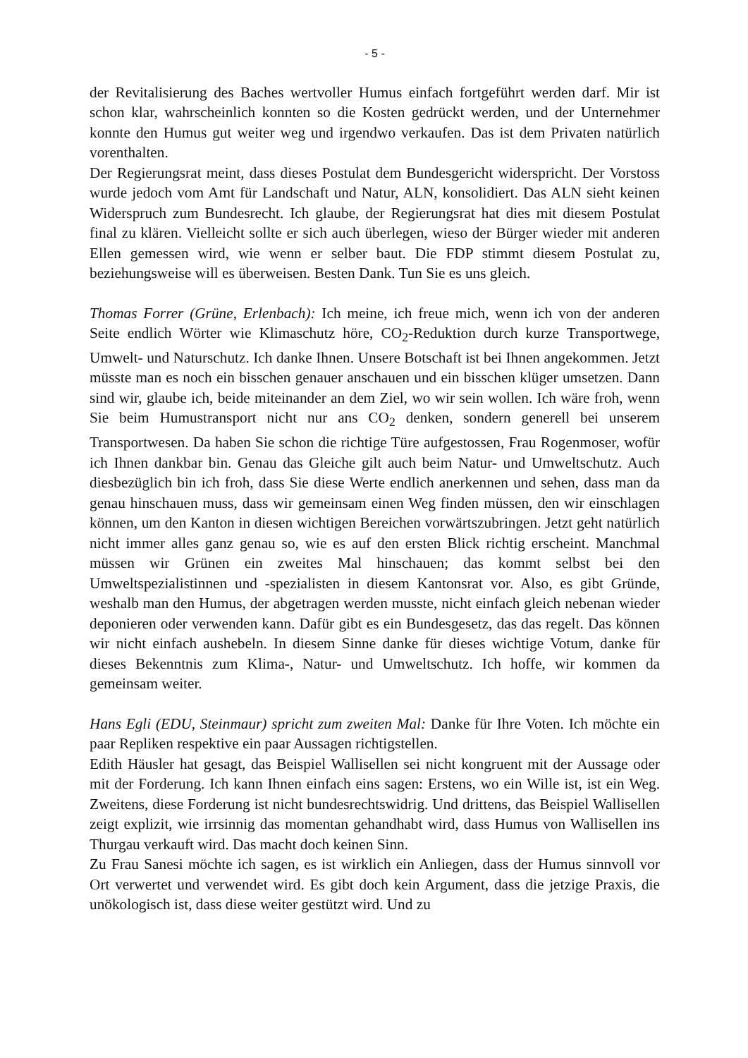- 5 -
der Revitalisierung des Baches wertvoller Humus einfach fortgeführt werden darf. Mir ist schon klar, wahrscheinlich konnten so die Kosten gedrückt werden, und der Unternehmer konnte den Humus gut weiter weg und irgendwo verkaufen. Das ist dem Privaten natürlich vorenthalten.
Der Regierungsrat meint, dass dieses Postulat dem Bundesgericht widerspricht. Der Vorstoss wurde jedoch vom Amt für Landschaft und Natur, ALN, konsolidiert. Das ALN sieht keinen Widerspruch zum Bundesrecht. Ich glaube, der Regierungsrat hat dies mit diesem Postulat final zu klären. Vielleicht sollte er sich auch überlegen, wieso der Bürger wieder mit anderen Ellen gemessen wird, wie wenn er selber baut. Die FDP stimmt diesem Postulat zu, beziehungsweise will es überweisen. Besten Dank. Tun Sie es uns gleich.
Thomas Forrer (Grüne, Erlenbach): Ich meine, ich freue mich, wenn ich von der anderen Seite endlich Wörter wie Klimaschutz höre, CO<sub>2</sub>-Reduktion durch kurze Transportwege, Umwelt- und Naturschutz. Ich danke Ihnen. Unsere Botschaft ist bei Ihnen angekommen. Jetzt müsste man es noch ein bisschen genauer anschauen und ein bisschen klüger umsetzen. Dann sind wir, glaube ich, beide miteinander an dem Ziel, wo wir sein wollen. Ich wäre froh, wenn Sie beim Humustransport nicht nur ans CO<sub>2</sub> denken, sondern generell bei unserem Transportwesen. Da haben Sie schon die richtige Türe aufgestossen, Frau Rogenmoser, wofür ich Ihnen dankbar bin. Genau das Gleiche gilt auch beim Natur- und Umweltschutz. Auch diesbezüglich bin ich froh, dass Sie diese Werte endlich anerkennen und sehen, dass man da genau hinschauen muss, dass wir gemeinsam einen Weg finden müssen, den wir einschlagen können, um den Kanton in diesen wichtigen Bereichen vorwärtszubringen. Jetzt geht natürlich nicht immer alles ganz genau so, wie es auf den ersten Blick richtig erscheint. Manchmal müssen wir Grünen ein zweites Mal hinschauen; das kommt selbst bei den Umweltspezialistinnen und -spezialisten in diesem Kantonsrat vor. Also, es gibt Gründe, weshalb man den Humus, der abgetragen werden musste, nicht einfach gleich nebenan wieder deponieren oder verwenden kann. Dafür gibt es ein Bundesgesetz, das das regelt. Das können wir nicht einfach aushebeln. In diesem Sinne danke für dieses wichtige Votum, danke für dieses Bekenntnis zum Klima-, Natur- und Umweltschutz. Ich hoffe, wir kommen da gemeinsam weiter.
Hans Egli (EDU, Steinmaur) spricht zum zweiten Mal: Danke für Ihre Voten. Ich möchte ein paar Repliken respektive ein paar Aussagen richtigstellen.
Edith Häusler hat gesagt, das Beispiel Wallisellen sei nicht kongruent mit der Aussage oder mit der Forderung. Ich kann Ihnen einfach eins sagen: Erstens, wo ein Wille ist, ist ein Weg. Zweitens, diese Forderung ist nicht bundesrechtswidrig. Und drittens, das Beispiel Wallisellen zeigt explizit, wie irrsinnig das momentan gehandhabt wird, dass Humus von Wallisellen ins Thurgau verkauft wird. Das macht doch keinen Sinn.
Zu Frau Sanesi möchte ich sagen, es ist wirklich ein Anliegen, dass der Humus sinnvoll vor Ort verwertet und verwendet wird. Es gibt doch kein Argument, dass die jetzige Praxis, die unökologisch ist, dass diese weiter gestützt wird. Und zu